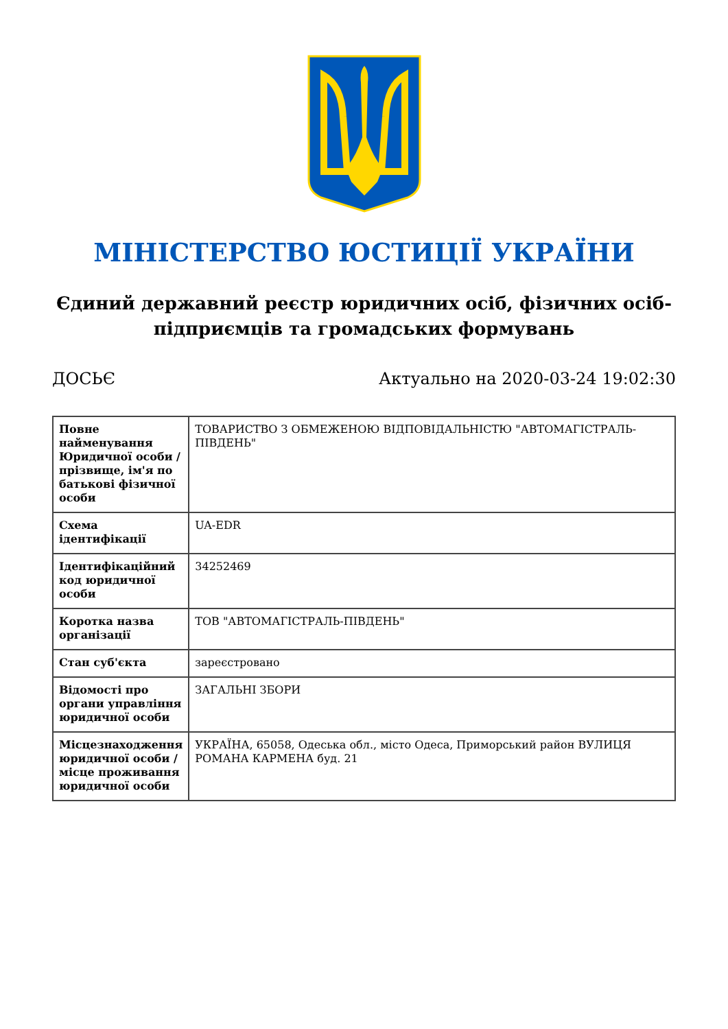МІНІСТЕРСТВО ЮСТИЦІЇ УКРАЇНИ
Єдиний державний реєстр юридичних осіб, фізичних осіб-підприємців та громадських формувань
ДОСЬЄ Актуально на 2020-03-24 19:02:30
| Повне найменування Юридичної особи / прізвище, ім'я по батькові фізичної особи | ТОВАРИСТВО З ОБМЕЖЕНОЮ ВІДПОВІДАЛЬНІСТЮ "АВТОМАГІСТРАЛЬ-ПІВДЕНЬ" |
| Схема ідентифікації | UA-EDR |
| Ідентифікаційний код юридичної особи | 34252469 |
| Коротка назва організації | ТОВ "АВТОМАГІСТРАЛЬ-ПІВДЕНЬ" |
| Стан суб'єкта | зареєстровано |
| Відомості про органи управління юридичної особи | ЗАГАЛЬНІ ЗБОРИ |
| Місцезнаходження юридичної особи / місце проживання юридичної особи | УКРАЇНА, 65058, Одеська обл., місто Одеса, Приморський район ВУЛИЦЯ РОМАНА КАРМЕНА буд. 21 |